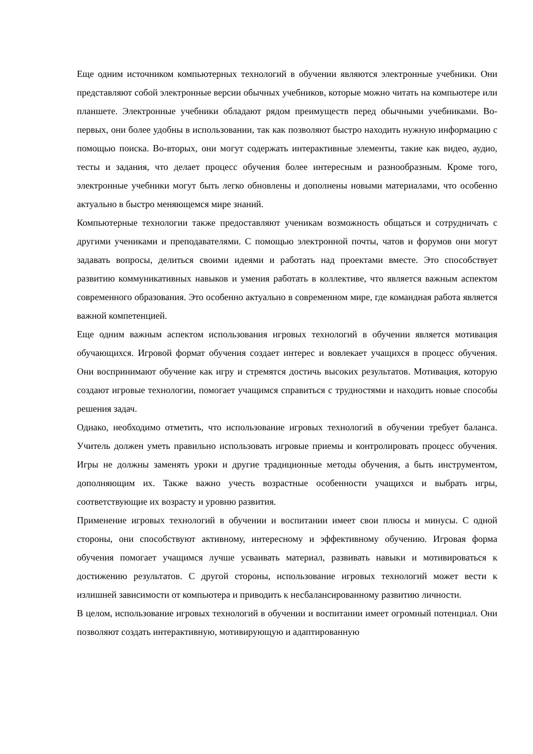Еще одним источником компьютерных технологий в обучении являются электронные учебники. Они представляют собой электронные версии обычных учебников, которые можно читать на компьютере или планшете. Электронные учебники обладают рядом преимуществ перед обычными учебниками. Во-первых, они более удобны в использовании, так как позволяют быстро находить нужную информацию с помощью поиска. Во-вторых, они могут содержать интерактивные элементы, такие как видео, аудио, тесты и задания, что делает процесс обучения более интересным и разнообразным. Кроме того, электронные учебники могут быть легко обновлены и дополнены новыми материалами, что особенно актуально в быстро меняющемся мире знаний.
Компьютерные технологии также предоставляют ученикам возможность общаться и сотрудничать с другими учениками и преподавателями. С помощью электронной почты, чатов и форумов они могут задавать вопросы, делиться своими идеями и работать над проектами вместе. Это способствует развитию коммуникативных навыков и умения работать в коллективе, что является важным аспектом современного образования. Это особенно актуально в современном мире, где командная работа является важной компетенцией.
Еще одним важным аспектом использования игровых технологий в обучении является мотивация обучающихся. Игровой формат обучения создает интерес и вовлекает учащихся в процесс обучения. Они воспринимают обучение как игру и стремятся достичь высоких результатов. Мотивация, которую создают игровые технологии, помогает учащимся справиться с трудностями и находить новые способы решения задач.
Однако, необходимо отметить, что использование игровых технологий в обучении требует баланса. Учитель должен уметь правильно использовать игровые приемы и контролировать процесс обучения. Игры не должны заменять уроки и другие традиционные методы обучения, а быть инструментом, дополняющим их. Также важно учесть возрастные особенности учащихся и выбрать игры, соответствующие их возрасту и уровню развития.
Применение игровых технологий в обучении и воспитании имеет свои плюсы и минусы. С одной стороны, они способствуют активному, интересному и эффективному обучению. Игровая форма обучения помогает учащимся лучше усваивать материал, развивать навыки и мотивироваться к достижению результатов. С другой стороны, использование игровых технологий может вести к излишней зависимости от компьютера и приводить к несбалансированному развитию личности.
В целом, использование игровых технологий в обучении и воспитании имеет огромный потенциал. Они позволяют создать интерактивную, мотивирующую и адаптированную